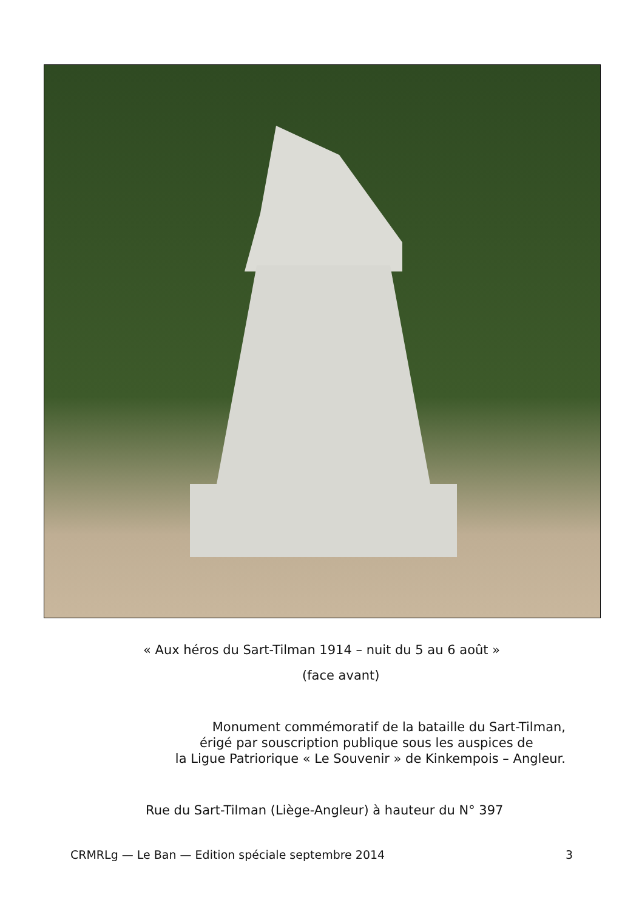« Aux héros du Sart-Tilman 1914 – nuit du 5 au 6 août »
(face avant)
Monument commémoratif de la bataille du Sart-Tilman,
érigé par souscription publique sous les auspices de
la Ligue Patriorique « Le Souvenir » de Kinkempois – Angleur.
Rue du Sart-Tilman (Liège-Angleur) à hauteur du N° 397
CRMRLg — Le Ban — Edition spéciale septembre 2014 3